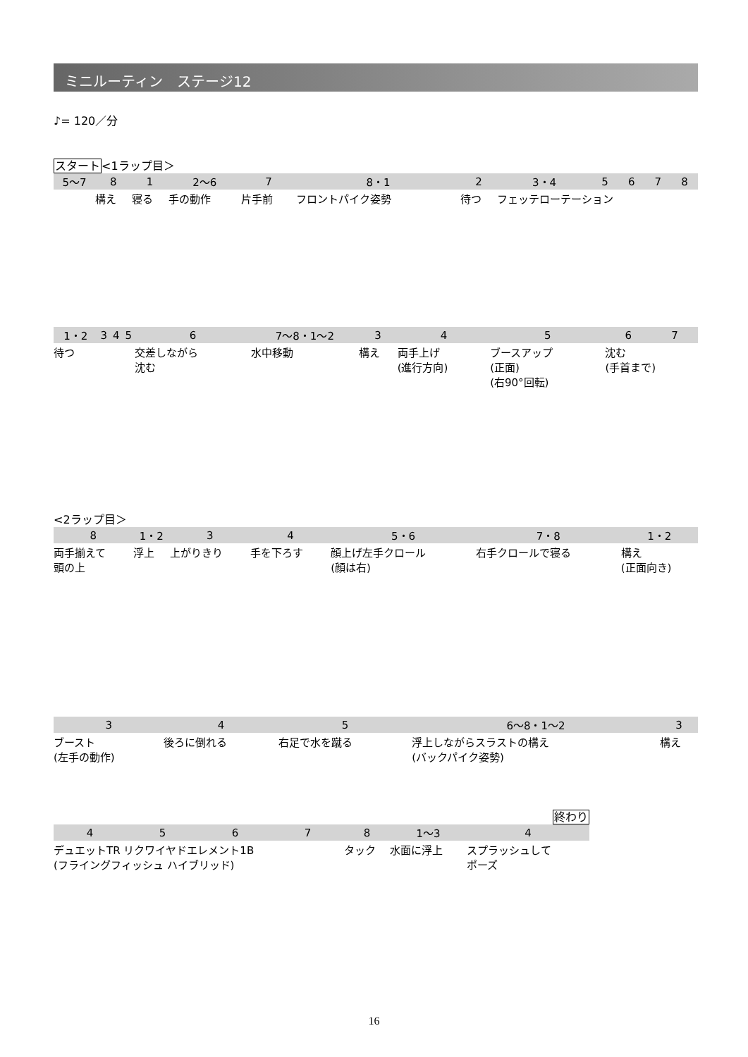ミニルーティン　ステージ12
♪= 120／分
スタート<1ラップ目＞
| 5〜7 | 8 | 1 | 2〜6 | 7 | 8・1 | 2 | 3・4 | 5 | 6 | 7 | 8 |
| --- | --- | --- | --- | --- | --- | --- | --- | --- | --- | --- | --- |
| | 構え | 寝る | 手の動作 | 片手前 | フロントパイク姿勢 | 待つ | フェッテローテーション | | | | |
| 1・2 | 3 | 4 | 5 | 6 | 7〜8・1〜2 | 3 | 4 | 5 | 6 | 7 |
| --- | --- | --- | --- | --- | --- | --- | --- | --- | --- | --- |
| 待つ | | | | 交差しながら 沈む | 水中移動 | 構え | 両手上げ (進行方向) | ブースアップ (正面) (右90°回転) | 沈む (手首まで) | |
<2ラップ目＞
| 8 | 1・2 | 3 | 4 | 5・6 | 7・8 | 1・2 |
| --- | --- | --- | --- | --- | --- | --- |
| 両手揃えて 頭の上 | 浮上 | 上がりきり | 手を下ろす | 顔上げ左手クロール (顔は右) | 右手クロールで寝る | 構え (正面向き) |
| 3 | 4 | 5 | 6〜8・1〜2 | 3 |
| --- | --- | --- | --- | --- |
| ブースト (左手の動作) | 後ろに倒れる | 右足で水を蹴る | 浮上しながらスラストの構え (バックパイク姿勢) | 構え |
終わり
| 4 | 5 | 6 | 7 | 8 | 1〜3 | 4 |
| --- | --- | --- | --- | --- | --- | --- |
| デュエットTR リクワイヤドエレメント1B (フライングフィッシュ ハイブリッド) | | | | タック | 水面に浮上 | スプラッシュして ポーズ |
16